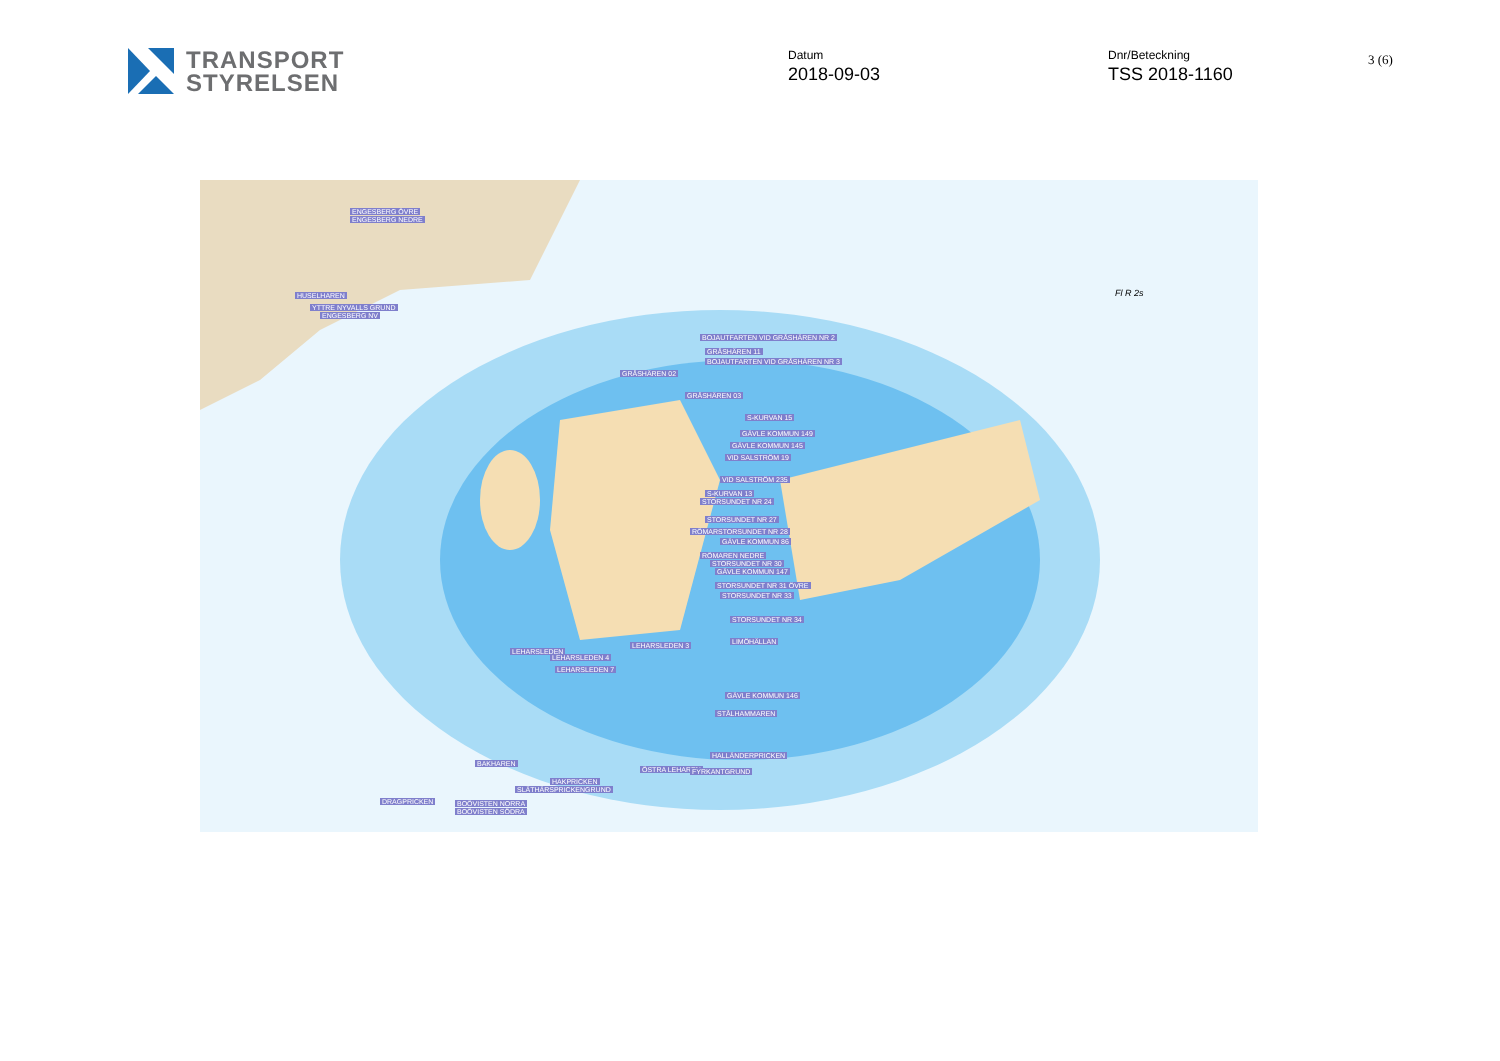TRANSPORT
STYRELSEN
Datum
2018-09-03
Dnr/Beteckning
TSS 2018-1160
3 (6)
ENGESBERG ÖVRE
ENGESBERG NEDRE
HUSELHAREN
YTTRE NYVALLS GRUND
ENGESBERG NV
BOJAUTFARTEN VID GRÅSHÄREN NR 2
GRÅSHÄREN 11
BOJAUTFARTEN VID GRÅSHÄREN NR 3
GRÅSHÄREN 02
GRÅSHÄREN 03
S-KURVAN 15
GÄVLE KOMMUN 149
GÄVLE KOMMUN 145
VID SALSTRÖM 19
VID SALSTRÖM 235
S-KURVAN 13
STORSUNDET NR 24
STORSUNDET NR 27
RÖMARSTORSUNDET NR 28
GÄVLE KOMMUN 86
RÖMAREN NEDRE
STORSUNDET NR 30
GÄVLE KOMMUN 147
STORSUNDET NR 31 ÖVRE
STORSUNDET NR 33
STORSUNDET NR 34
LIMÖHÄLLAN LEHARSLEDEN 3
LEHARSLEDEN
LEHARSLEDEN 4
LEHARSLEDEN 7
GÄVLE KOMMUN 146
STÅLHAMMAREN
HALLÄNDERPRICKEN
ÖSTRA LEHAREN FYRKANTGRUND
BAKHAREN
HAKPRICKEN
SLÄTHÄRSPRICKENGRUND
DRAGPRICKEN BOÖVISTEN NORRA
BOÖVISTEN SÖDRA
Fl R 2s